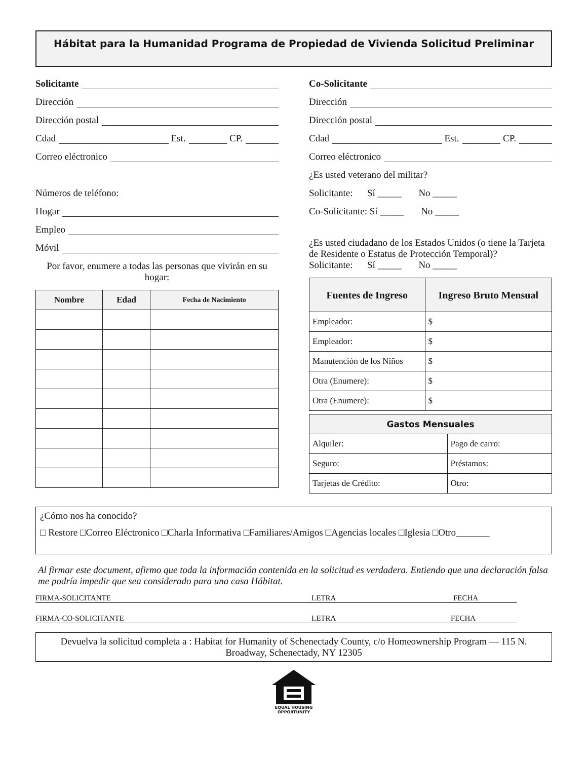Hábitat para la Humanidad Programa de Propiedad de Vivienda Solicitud Preliminar
Solicitante
Dirección
Dirección postal
Cdad Est. CP.
Correo eléctronico
Números de teléfono:
Hogar
Empleo
Móvil
Por favor, enumere a todas las personas que vivirán en su hogar:
| Nombre | Edad | Fecha de Nacimiento |
| --- | --- | --- |
Co-Solicitante
Dirección
Dirección postal
Cdad Est. CP.
Correo eléctronico
¿Es usted veterano del militar?
Solicitante: Sí _____ No _____
Co-Solicitante: Sí _____ No _____
¿Es usted ciudadano de los Estados Unidos (o tiene la Tarjeta de Residente o Estatus de Protección Temporal)?
Solicitante: Sí _____ No _____
| Fuentes de Ingreso | Ingreso Bruto Mensual |
| --- | --- |
| Empleador: | $ |
| Empleador: | $ |
| Manutención de los Niños | $ |
| Otra (Enumere): | $ |
| Otra (Enumere): | $ |
| Gastos Mensuales | |
| --- | --- |
| Alquiler: | Pago de carro: |
| Seguro: | Préstamos: |
| Tarjetas de Crédito: | Otro: |
¿Cómo nos ha conocido?
□ Restore □Correo Eléctronico □Charla Informativa □Familiares/Amigos □Agencias locales □Iglesia □Otro_______
Al firmar este document, afirmo que toda la información contenida en la solicitud es verdadera. Entiendo que una declaración falsa me podría impedir que sea considerado para una casa Hábitat.
FIRMA-SOLICITANTE LETRA FECHA
FIRMA-CO-SOLICITANTE LETRA FECHA
Devuelva la solicitud completa a : Habitat for Humanity of Schenectady County, c/o Homeownership Program — 115 N. Broadway, Schenectady, NY 12305
EQUAL HOUSING
OPPORTUNITY